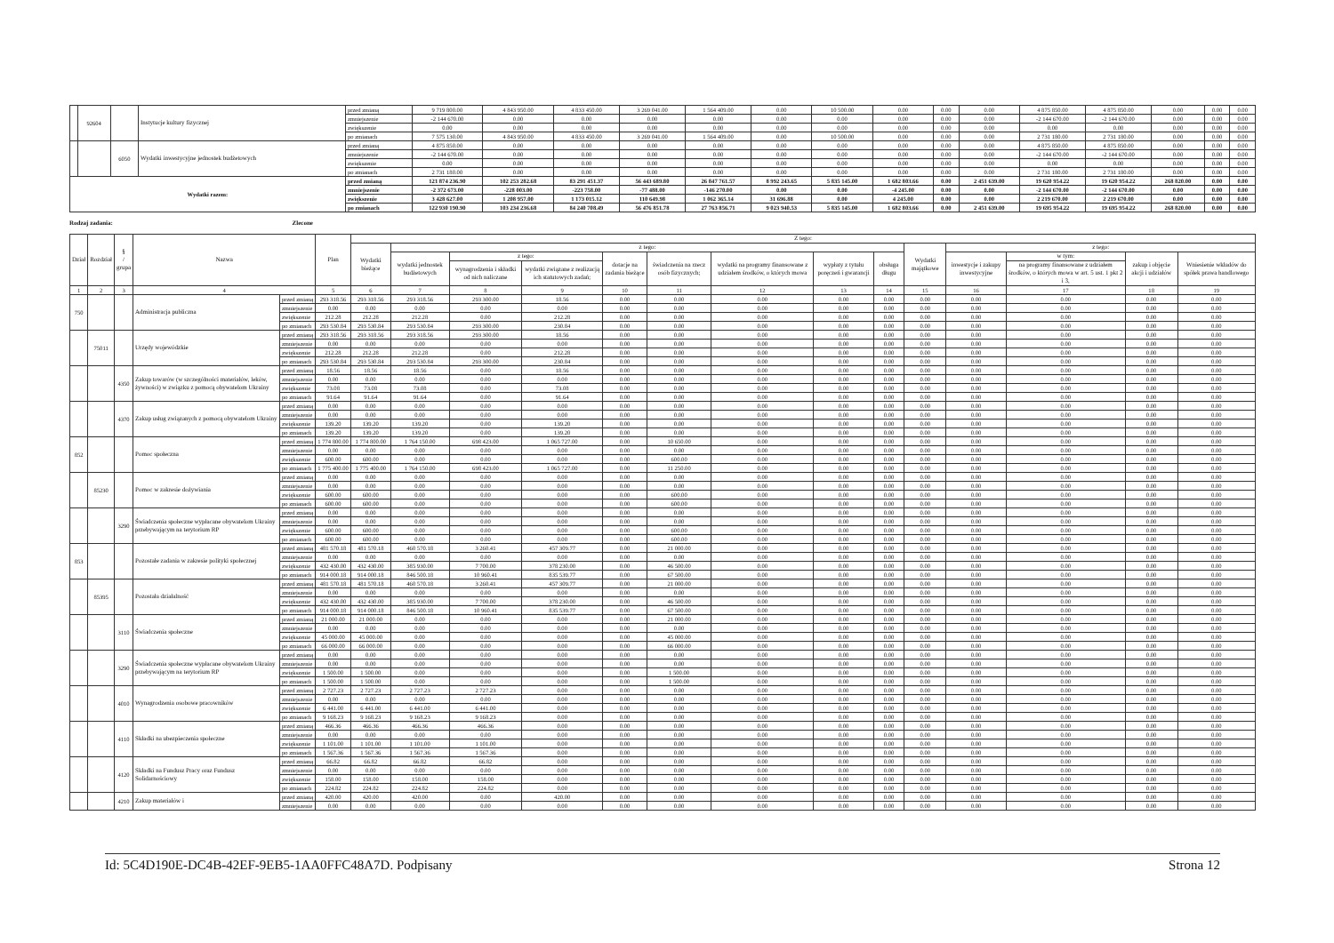| | 92604 | | Instytucje kultury fizycznej | przed zmianą | 9 719 800.00 | 4 843 950.00 | 4 833 450.00 | 3 269 041.00 | 1 564 409.00 | 0.00 | 10 500.00 | 0.00 | 0.00 | 0.00 | 4 875 850.00 | 4 875 850.00 | 0.00 | 0.00 | 0.00 |
| | | | | zmniejszenie | -2 144 670.00 | 0.00 | 0.00 | 0.00 | 0.00 | 0.00 | 0.00 | 0.00 | 0.00 | 0.00 | -2 144 670.00 | -2 144 670.00 | 0.00 | 0.00 | 0.00 |
| | | | | zwiększenie | 0.00 | 0.00 | 0.00 | 0.00 | 0.00 | 0.00 | 0.00 | 0.00 | 0.00 | 0.00 | 0.00 | 0.00 | 0.00 | 0.00 | 0.00 |
| | | | | po zmianach | 7 575 130.00 | 4 843 950.00 | 4 833 450.00 | 3 269 041.00 | 1 564 409.00 | 0.00 | 10 500.00 | 0.00 | 0.00 | 0.00 | 2 731 180.00 | 2 731 180.00 | 0.00 | 0.00 | 0.00 |
| | | 6050 | Wydatki inwestycyjne jednostek budżetowych | przed zmianą | 4 875 850.00 | 0.00 | 0.00 | 0.00 | 0.00 | 0.00 | 0.00 | 0.00 | 0.00 | 0.00 | 4 875 850.00 | 4 875 850.00 | 0.00 | 0.00 | 0.00 |
| | | | | zmniejszenie | -2 144 670.00 | 0.00 | 0.00 | 0.00 | 0.00 | 0.00 | 0.00 | 0.00 | 0.00 | 0.00 | -2 144 670.00 | -2 144 670.00 | 0.00 | 0.00 | 0.00 |
| | | | | zwiększenie | 0.00 | 0.00 | 0.00 | 0.00 | 0.00 | 0.00 | 0.00 | 0.00 | 0.00 | 0.00 | 0.00 | 0.00 | 0.00 | 0.00 | 0.00 |
| | | | | po zmianach | 2 731 180.00 | 0.00 | 0.00 | 0.00 | 0.00 | 0.00 | 0.00 | 0.00 | 0.00 | 0.00 | 2 731 180.00 | 2 731 180.00 | 0.00 | 0.00 | 0.00 |
| Wydatki razem: | | | | przed zmianą | 121 874 236.90 | 102 253 282.68 | 83 291 451.37 | 56 443 689.80 | 26 847 761.57 | 8 992 243.65 | 5 835 145.00 | 1 682 803.66 | 0.00 | 2 451 639.00 | 19 620 954.22 | 19 620 954.22 | 268 820.00 | 0.00 | 0.00 |
| | | | | zmniejszenie | -2 372 673.00 | -228 003.00 | -223 758.00 | -77 488.00 | -146 270.00 | 0.00 | 0.00 | -4 245.00 | 0.00 | 0.00 | -2 144 670.00 | -2 144 670.00 | 0.00 | 0.00 | 0.00 |
| | | | | zwiększenie | 3 428 627.00 | 1 208 957.00 | 1 173 015.12 | 110 649.98 | 1 062 365.14 | 31 696.88 | 0.00 | 4 245.00 | 0.00 | 0.00 | 2 219 670.00 | 2 219 670.00 | 0.00 | 0.00 | 0.00 |
| | | | | po zmianach | 122 930 190.90 | 103 234 236.68 | 84 240 708.49 | 56 476 851.78 | 27 763 856.71 | 9 023 940.53 | 5 835 145.00 | 1 682 803.66 | 0.00 | 2 451 639.00 | 19 695 954.22 | 19 695 954.22 | 268 820.00 | 0.00 | 0.00 |
Rodzaj zadania: Zlecone
| Dział | Rozdział | § / grupa | Nazwa | | Plan | Z tego: | | | | | | | | | | | | | |
| --- | --- | --- | --- | --- | --- | --- | --- | --- | --- | --- | --- | --- | --- | --- | --- | --- | --- | --- | --- |
| | | | | | | Wydatki bieżące | z tego: | | | | | | | | Wydatki majątkowe | z tego: | | | |
| | | | | | | | wydatki jednostek budżetowych | z tego: | | dotacje na zadania bieżące | świadczenia na rzecz osób fizycznych; | wydatki na programy finansowane z udziałem środków, o których mowa | wypłaty z tytułu poręczeń i gwarancji | obsługa długu | | inwestycje i zakupy inwestycyjne | w tym: | zakup i objęcie akcji i udziałów | Wniesienie wkładów do spółek prawa handlowego |
| | | | | | | | | wynagrodzenia i składki od nich naliczane | wydatki związane z realizacją ich statutowych zadań; | | | | | | | | na programy finansowane z udziałem środków, o których mowa w art. 5 ust. 1 pkt 2 i 3, | | |
| 1 | 2 | 3 | 4 | | 5 | 6 | 7 | 8 | 9 | 10 | 11 | 12 | 13 | 14 | 15 | 16 | 17 | 18 | 19 |
| 750 | | | Administracja publiczna | przed zmianą | 293 318.56 | 293 318.56 | 293 318.56 | 293 300.00 | 18.56 | 0.00 | 0.00 | 0.00 | 0.00 | 0.00 | 0.00 | 0.00 | 0.00 | 0.00 | 0.00 |
| | | | | zmniejszenie | 0.00 | 0.00 | 0.00 | 0.00 | 0.00 | 0.00 | 0.00 | 0.00 | 0.00 | 0.00 | 0.00 | 0.00 | 0.00 | 0.00 | 0.00 |
| | | | | zwiększenie | 212.28 | 212.28 | 212.28 | 0.00 | 212.28 | 0.00 | 0.00 | 0.00 | 0.00 | 0.00 | 0.00 | 0.00 | 0.00 | 0.00 | 0.00 |
| | | | | po zmianach | 293 530.84 | 293 530.84 | 293 530.84 | 293 300.00 | 230.84 | 0.00 | 0.00 | 0.00 | 0.00 | 0.00 | 0.00 | 0.00 | 0.00 | 0.00 | 0.00 |
| | 75011 | | Urzędy wojewódzkie | przed zmianą | 293 318.56 | 293 318.56 | 293 318.56 | 293 300.00 | 18.56 | 0.00 | 0.00 | 0.00 | 0.00 | 0.00 | 0.00 | 0.00 | 0.00 | 0.00 | 0.00 |
| | | | | zmniejszenie | 0.00 | 0.00 | 0.00 | 0.00 | 0.00 | 0.00 | 0.00 | 0.00 | 0.00 | 0.00 | 0.00 | 0.00 | 0.00 | 0.00 | 0.00 |
| | | | | zwiększenie | 212.28 | 212.28 | 212.28 | 0.00 | 212.28 | 0.00 | 0.00 | 0.00 | 0.00 | 0.00 | 0.00 | 0.00 | 0.00 | 0.00 | 0.00 |
| | | | | po zmianach | 293 530.84 | 293 530.84 | 293 530.84 | 293 300.00 | 230.84 | 0.00 | 0.00 | 0.00 | 0.00 | 0.00 | 0.00 | 0.00 | 0.00 | 0.00 | 0.00 |
| | | 4350 | Zakup towarów (w szczególności materiałów, leków, żywności) w związku z pomocą obywatelom Ukrainy | przed zmianą | 18.56 | 18.56 | 18.56 | 0.00 | 18.56 | 0.00 | 0.00 | 0.00 | 0.00 | 0.00 | 0.00 | 0.00 | 0.00 | 0.00 | 0.00 |
| | | | | zmniejszenie | 0.00 | 0.00 | 0.00 | 0.00 | 0.00 | 0.00 | 0.00 | 0.00 | 0.00 | 0.00 | 0.00 | 0.00 | 0.00 | 0.00 | 0.00 |
| | | | | zwiększenie | 73.08 | 73.08 | 73.08 | 0.00 | 73.08 | 0.00 | 0.00 | 0.00 | 0.00 | 0.00 | 0.00 | 0.00 | 0.00 | 0.00 | 0.00 |
| | | | | po zmianach | 91.64 | 91.64 | 91.64 | 0.00 | 91.64 | 0.00 | 0.00 | 0.00 | 0.00 | 0.00 | 0.00 | 0.00 | 0.00 | 0.00 | 0.00 |
| | | 4370 | Zakup usług związanych z pomocą obywatelom Ukrainy | przed zmianą | 0.00 | 0.00 | 0.00 | 0.00 | 0.00 | 0.00 | 0.00 | 0.00 | 0.00 | 0.00 | 0.00 | 0.00 | 0.00 | 0.00 | 0.00 |
| | | | | zmniejszenie | 0.00 | 0.00 | 0.00 | 0.00 | 0.00 | 0.00 | 0.00 | 0.00 | 0.00 | 0.00 | 0.00 | 0.00 | 0.00 | 0.00 | 0.00 |
| | | | | zwiększenie | 139.20 | 139.20 | 139.20 | 0.00 | 139.20 | 0.00 | 0.00 | 0.00 | 0.00 | 0.00 | 0.00 | 0.00 | 0.00 | 0.00 | 0.00 |
| | | | | po zmianach | 139.20 | 139.20 | 139.20 | 0.00 | 139.20 | 0.00 | 0.00 | 0.00 | 0.00 | 0.00 | 0.00 | 0.00 | 0.00 | 0.00 | 0.00 |
| 852 | | | Pomoc społeczna | przed zmianą | 1 774 800.00 | 1 774 800.00 | 1 764 150.00 | 698 423.00 | 1 065 727.00 | 0.00 | 10 650.00 | 0.00 | 0.00 | 0.00 | 0.00 | 0.00 | 0.00 | 0.00 | 0.00 |
| | | | | zmniejszenie | 0.00 | 0.00 | 0.00 | 0.00 | 0.00 | 0.00 | 0.00 | 0.00 | 0.00 | 0.00 | 0.00 | 0.00 | 0.00 | 0.00 | 0.00 |
| | | | | zwiększenie | 600.00 | 600.00 | 0.00 | 0.00 | 0.00 | 0.00 | 600.00 | 0.00 | 0.00 | 0.00 | 0.00 | 0.00 | 0.00 | 0.00 | 0.00 |
| | | | | po zmianach | 1 775 400.00 | 1 775 400.00 | 1 764 150.00 | 698 423.00 | 1 065 727.00 | 0.00 | 11 250.00 | 0.00 | 0.00 | 0.00 | 0.00 | 0.00 | 0.00 | 0.00 | 0.00 |
| | 85230 | | Pomoc w zakresie dożywiania | przed zmianą | 0.00 | 0.00 | 0.00 | 0.00 | 0.00 | 0.00 | 0.00 | 0.00 | 0.00 | 0.00 | 0.00 | 0.00 | 0.00 | 0.00 | 0.00 |
| | | | | zmniejszenie | 0.00 | 0.00 | 0.00 | 0.00 | 0.00 | 0.00 | 0.00 | 0.00 | 0.00 | 0.00 | 0.00 | 0.00 | 0.00 | 0.00 | 0.00 |
| | | | | zwiększenie | 600.00 | 600.00 | 0.00 | 0.00 | 0.00 | 0.00 | 600.00 | 0.00 | 0.00 | 0.00 | 0.00 | 0.00 | 0.00 | 0.00 | 0.00 |
| | | | | po zmianach | 600.00 | 600.00 | 0.00 | 0.00 | 0.00 | 0.00 | 600.00 | 0.00 | 0.00 | 0.00 | 0.00 | 0.00 | 0.00 | 0.00 | 0.00 |
| | | 3290 | Świadczenia społeczne wypłacane obywatelom Ukrainy przebywającym na terytorium RP | przed zmianą | 0.00 | 0.00 | 0.00 | 0.00 | 0.00 | 0.00 | 0.00 | 0.00 | 0.00 | 0.00 | 0.00 | 0.00 | 0.00 | 0.00 | 0.00 |
| | | | | zmniejszenie | 0.00 | 0.00 | 0.00 | 0.00 | 0.00 | 0.00 | 0.00 | 0.00 | 0.00 | 0.00 | 0.00 | 0.00 | 0.00 | 0.00 | 0.00 |
| | | | | zwiększenie | 600.00 | 600.00 | 0.00 | 0.00 | 0.00 | 0.00 | 600.00 | 0.00 | 0.00 | 0.00 | 0.00 | 0.00 | 0.00 | 0.00 | 0.00 |
| | | | | po zmianach | 600.00 | 600.00 | 0.00 | 0.00 | 0.00 | 0.00 | 600.00 | 0.00 | 0.00 | 0.00 | 0.00 | 0.00 | 0.00 | 0.00 | 0.00 |
| 853 | | | Pozostałe zadania w zakresie polityki społecznej | przed zmianą | 481 570.18 | 481 570.18 | 460 570.18 | 3 260.41 | 457 309.77 | 0.00 | 21 000.00 | 0.00 | 0.00 | 0.00 | 0.00 | 0.00 | 0.00 | 0.00 | 0.00 |
| | | | | zmniejszenie | 0.00 | 0.00 | 0.00 | 0.00 | 0.00 | 0.00 | 0.00 | 0.00 | 0.00 | 0.00 | 0.00 | 0.00 | 0.00 | 0.00 | 0.00 |
| | | | | zwiększenie | 432 430.00 | 432 430.00 | 385 930.00 | 7 700.00 | 378 230.00 | 0.00 | 46 500.00 | 0.00 | 0.00 | 0.00 | 0.00 | 0.00 | 0.00 | 0.00 | 0.00 |
| | | | | po zmianach | 914 000.18 | 914 000.18 | 846 500.18 | 10 960.41 | 835 539.77 | 0.00 | 67 500.00 | 0.00 | 0.00 | 0.00 | 0.00 | 0.00 | 0.00 | 0.00 | 0.00 |
| | 85395 | | Pozostała działalność | przed zmianą | 481 570.18 | 481 570.18 | 460 570.18 | 3 260.41 | 457 309.77 | 0.00 | 21 000.00 | 0.00 | 0.00 | 0.00 | 0.00 | 0.00 | 0.00 | 0.00 | 0.00 |
| | | | | zmniejszenie | 0.00 | 0.00 | 0.00 | 0.00 | 0.00 | 0.00 | 0.00 | 0.00 | 0.00 | 0.00 | 0.00 | 0.00 | 0.00 | 0.00 | 0.00 |
| | | | | zwiększenie | 432 430.00 | 432 430.00 | 385 930.00 | 7 700.00 | 378 230.00 | 0.00 | 46 500.00 | 0.00 | 0.00 | 0.00 | 0.00 | 0.00 | 0.00 | 0.00 | 0.00 |
| | | | | po zmianach | 914 000.18 | 914 000.18 | 846 500.18 | 10 960.41 | 835 539.77 | 0.00 | 67 500.00 | 0.00 | 0.00 | 0.00 | 0.00 | 0.00 | 0.00 | 0.00 | 0.00 |
| | | 3110 | Świadczenia społeczne | przed zmianą | 21 000.00 | 21 000.00 | 0.00 | 0.00 | 0.00 | 0.00 | 21 000.00 | 0.00 | 0.00 | 0.00 | 0.00 | 0.00 | 0.00 | 0.00 | 0.00 |
| | | | | zmniejszenie | 0.00 | 0.00 | 0.00 | 0.00 | 0.00 | 0.00 | 0.00 | 0.00 | 0.00 | 0.00 | 0.00 | 0.00 | 0.00 | 0.00 | 0.00 |
| | | | | zwiększenie | 45 000.00 | 45 000.00 | 0.00 | 0.00 | 0.00 | 0.00 | 45 000.00 | 0.00 | 0.00 | 0.00 | 0.00 | 0.00 | 0.00 | 0.00 | 0.00 |
| | | | | po zmianach | 66 000.00 | 66 000.00 | 0.00 | 0.00 | 0.00 | 0.00 | 66 000.00 | 0.00 | 0.00 | 0.00 | 0.00 | 0.00 | 0.00 | 0.00 | 0.00 |
| | | 3290 | Świadczenia społeczne wypłacane obywatelom Ukrainy przebywającym na terytorium RP | przed zmianą | 0.00 | 0.00 | 0.00 | 0.00 | 0.00 | 0.00 | 0.00 | 0.00 | 0.00 | 0.00 | 0.00 | 0.00 | 0.00 | 0.00 | 0.00 |
| | | | | zmniejszenie | 0.00 | 0.00 | 0.00 | 0.00 | 0.00 | 0.00 | 0.00 | 0.00 | 0.00 | 0.00 | 0.00 | 0.00 | 0.00 | 0.00 | 0.00 |
| | | | | zwiększenie | 1 500.00 | 1 500.00 | 0.00 | 0.00 | 0.00 | 0.00 | 1 500.00 | 0.00 | 0.00 | 0.00 | 0.00 | 0.00 | 0.00 | 0.00 | 0.00 |
| | | | | po zmianach | 1 500.00 | 1 500.00 | 0.00 | 0.00 | 0.00 | 0.00 | 1 500.00 | 0.00 | 0.00 | 0.00 | 0.00 | 0.00 | 0.00 | 0.00 | 0.00 |
| | | 4010 | Wynagrodzenia osobowe pracowników | przed zmianą | 2 727.23 | 2 727.23 | 2 727.23 | 2 727.23 | 0.00 | 0.00 | 0.00 | 0.00 | 0.00 | 0.00 | 0.00 | 0.00 | 0.00 | 0.00 | 0.00 |
| | | | | zmniejszenie | 0.00 | 0.00 | 0.00 | 0.00 | 0.00 | 0.00 | 0.00 | 0.00 | 0.00 | 0.00 | 0.00 | 0.00 | 0.00 | 0.00 | 0.00 |
| | | | | zwiększenie | 6 441.00 | 6 441.00 | 6 441.00 | 6 441.00 | 0.00 | 0.00 | 0.00 | 0.00 | 0.00 | 0.00 | 0.00 | 0.00 | 0.00 | 0.00 | 0.00 |
| | | | | po zmianach | 9 168.23 | 9 168.23 | 9 168.23 | 9 168.23 | 0.00 | 0.00 | 0.00 | 0.00 | 0.00 | 0.00 | 0.00 | 0.00 | 0.00 | 0.00 | 0.00 |
| | | 4110 | Składki na ubezpieczenia społeczne | przed zmianą | 466.36 | 466.36 | 466.36 | 466.36 | 0.00 | 0.00 | 0.00 | 0.00 | 0.00 | 0.00 | 0.00 | 0.00 | 0.00 | 0.00 | 0.00 |
| | | | | zmniejszenie | 0.00 | 0.00 | 0.00 | 0.00 | 0.00 | 0.00 | 0.00 | 0.00 | 0.00 | 0.00 | 0.00 | 0.00 | 0.00 | 0.00 | 0.00 |
| | | | | zwiększenie | 1 101.00 | 1 101.00 | 1 101.00 | 1 101.00 | 0.00 | 0.00 | 0.00 | 0.00 | 0.00 | 0.00 | 0.00 | 0.00 | 0.00 | 0.00 | 0.00 |
| | | | | po zmianach | 1 567.36 | 1 567.36 | 1 567.36 | 1 567.36 | 0.00 | 0.00 | 0.00 | 0.00 | 0.00 | 0.00 | 0.00 | 0.00 | 0.00 | 0.00 | 0.00 |
| | | 4120 | Składki na Fundusz Pracy oraz Fundusz Solidarnościowy | przed zmianą | 66.82 | 66.82 | 66.82 | 66.82 | 0.00 | 0.00 | 0.00 | 0.00 | 0.00 | 0.00 | 0.00 | 0.00 | 0.00 | 0.00 | 0.00 |
| | | | | zmniejszenie | 0.00 | 0.00 | 0.00 | 0.00 | 0.00 | 0.00 | 0.00 | 0.00 | 0.00 | 0.00 | 0.00 | 0.00 | 0.00 | 0.00 | 0.00 |
| | | | | zwiększenie | 158.00 | 158.00 | 158.00 | 158.00 | 0.00 | 0.00 | 0.00 | 0.00 | 0.00 | 0.00 | 0.00 | 0.00 | 0.00 | 0.00 | 0.00 |
| | | | | po zmianach | 224.82 | 224.82 | 224.82 | 224.82 | 0.00 | 0.00 | 0.00 | 0.00 | 0.00 | 0.00 | 0.00 | 0.00 | 0.00 | 0.00 | 0.00 |
| | | 4210 | Zakup materiałów i | przed zmianą | 420.00 | 420.00 | 420.00 | 0.00 | 420.00 | 0.00 | 0.00 | 0.00 | 0.00 | 0.00 | 0.00 | 0.00 | 0.00 | 0.00 | 0.00 |
| | | | | zmniejszenie | 0.00 | 0.00 | 0.00 | 0.00 | 0.00 | 0.00 | 0.00 | 0.00 | 0.00 | 0.00 | 0.00 | 0.00 | 0.00 | 0.00 | 0.00 |
Id: 5C4D190E-DC4B-42EF-9EB5-1AA0FFC48A7D. Podpisany Strona 12